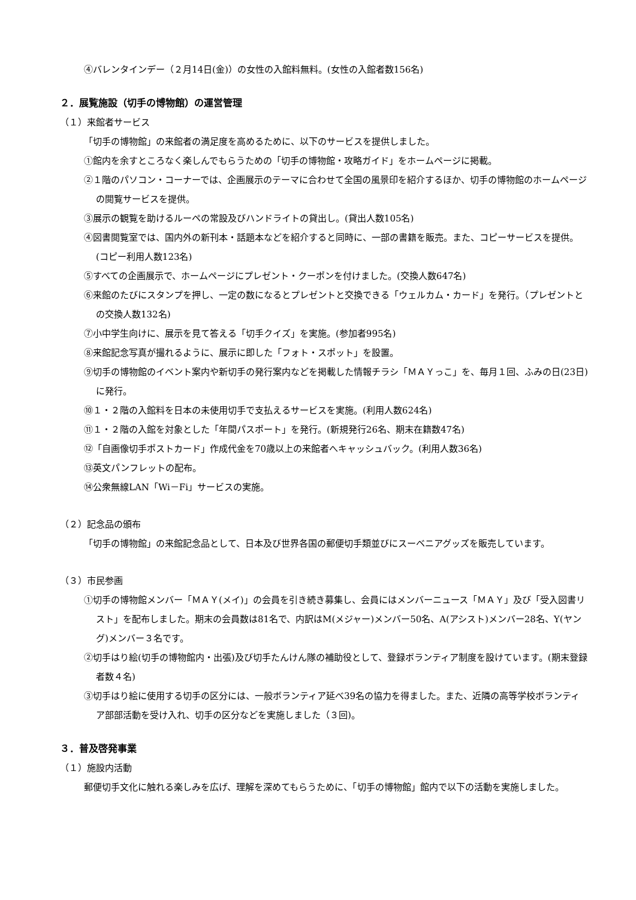④バレンタインデー（２月14日(金)）の女性の入館料無料。(女性の入館者数156名)
２．展覧施設（切手の博物館）の運営管理
（１）来館者サービス
「切手の博物館」の来館者の満足度を高めるために、以下のサービスを提供しました。
①館内を余すところなく楽しんでもらうための「切手の博物館・攻略ガイド」をホームページに掲載。
②１階のパソコン・コーナーでは、企画展示のテーマに合わせて全国の風景印を紹介するほか、切手の博物館のホームページの閲覧サービスを提供。
③展示の観覧を助けるルーペの常設及びハンドライトの貸出し。(貸出人数105名)
④図書閲覧室では、国内外の新刊本・話題本などを紹介すると同時に、一部の書籍を販売。また、コピーサービスを提供。(コピー利用人数123名)
⑤すべての企画展示で、ホームページにプレゼント・クーポンを付けました。(交換人数647名)
⑥来館のたびにスタンプを押し、一定の数になるとプレゼントと交換できる「ウェルカム・カード」を発行。（プレゼントとの交換人数132名)
⑦小中学生向けに、展示を見て答える「切手クイズ」を実施。(参加者995名)
⑧来館記念写真が撮れるように、展示に即した「フォト・スポット」を設置。
⑨切手の博物館のイベント案内や新切手の発行案内などを掲載した情報チラシ「ＭＡＹっこ」を、毎月１回、ふみの日(23日)に発行。
⑩１・２階の入館料を日本の未使用切手で支払えるサービスを実施。(利用人数624名)
⑪１・２階の入館を対象とした「年間パスポート」を発行。(新規発行26名、期末在籍数47名)
⑫「自画像切手ポストカード」作成代金を70歳以上の来館者へキャッシュバック。(利用人数36名)
⑬英文パンフレットの配布。
⑭公衆無線LAN「Wi－Fi」サービスの実施。
（２）記念品の頒布
「切手の博物館」の来館記念品として、日本及び世界各国の郵便切手類並びにスーベニアグッズを販売しています。
（３）市民参画
①切手の博物館メンバー「ＭＡＹ(メイ)」の会員を引き続き募集し、会員にはメンバーニュース「ＭＡＹ」及び「受入図書リスト」を配布しました。期末の会員数は81名で、内訳はM(メジャー)メンバー50名、A(アシスト)メンバー28名、Y(ヤング)メンバー３名です。
②切手はり絵(切手の博物館内・出張)及び切手たんけん隊の補助役として、登録ボランティア制度を設けています。(期末登録者数４名)
③切手はり絵に使用する切手の区分には、一般ボランティア延べ39名の協力を得ました。また、近隣の高等学校ボランティア部部活動を受け入れ、切手の区分などを実施しました（３回)。
３．普及啓発事業
（１）施設内活動
郵便切手文化に触れる楽しみを広げ、理解を深めてもらうために、「切手の博物館」館内で以下の活動を実施しました。